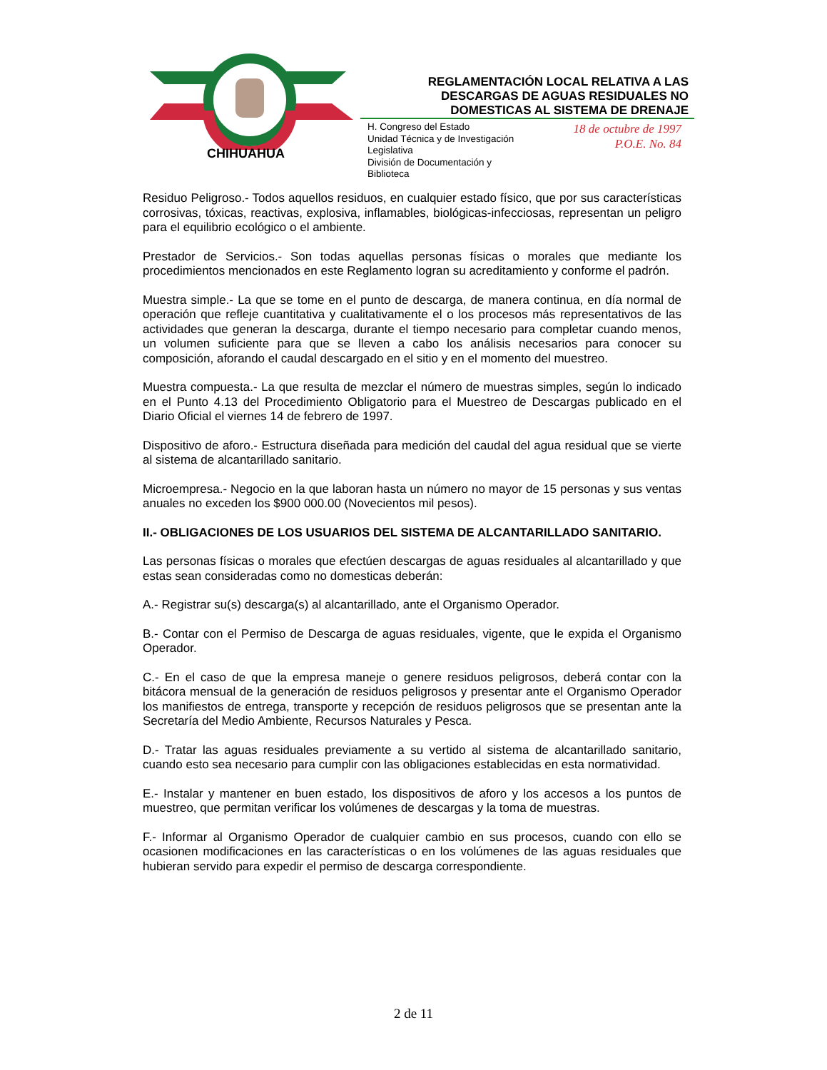CHIHUAHUA
REGLAMENTACIÓN LOCAL RELATIVA A LAS DESCARGAS DE AGUAS RESIDUALES NO DOMESTICAS AL SISTEMA DE DRENAJE
H. Congreso del Estado
Unidad Técnica y de Investigación Legislativa
División de Documentación y Biblioteca
18 de octubre de 1997
P.O.E. No. 84
Residuo Peligroso.- Todos aquellos residuos, en cualquier estado físico, que por sus características corrosivas, tóxicas, reactivas, explosiva, inflamables, biológicas-infecciosas, representan un peligro para el equilibrio ecológico o el ambiente.
Prestador de Servicios.- Son todas aquellas personas físicas o morales que mediante los procedimientos mencionados en este Reglamento logran su acreditamiento y conforme el padrón.
Muestra simple.- La que se tome en el punto de descarga, de manera continua, en día normal de operación que refleje cuantitativa y cualitativamente el o los procesos más representativos de las actividades que generan la descarga, durante el tiempo necesario para completar cuando menos, un volumen suficiente para que se lleven a cabo los análisis necesarios para conocer su composición, aforando el caudal descargado en el sitio y en el momento del muestreo.
Muestra compuesta.- La que resulta de mezclar el número de muestras simples, según lo indicado en el Punto 4.13 del Procedimiento Obligatorio para el Muestreo de Descargas publicado en el Diario Oficial el viernes 14 de febrero de 1997.
Dispositivo de aforo.- Estructura diseñada para medición del caudal del agua residual que se vierte al sistema de alcantarillado sanitario.
Microempresa.- Negocio en la que laboran hasta un número no mayor de 15 personas y sus ventas anuales no exceden los $900 000.00 (Novecientos mil pesos).
II.- OBLIGACIONES DE LOS USUARIOS DEL SISTEMA DE ALCANTARILLADO SANITARIO.
Las personas físicas o morales que efectúen descargas de aguas residuales al alcantarillado y que estas sean consideradas como no domesticas deberán:
A.- Registrar su(s) descarga(s) al alcantarillado, ante el Organismo Operador.
B.- Contar con el Permiso de Descarga de aguas residuales, vigente, que le expida el Organismo Operador.
C.- En el caso de que la empresa maneje o genere residuos peligrosos, deberá contar con la bitácora mensual de la generación de residuos peligrosos y presentar ante el Organismo Operador los manifiestos de entrega, transporte y recepción de residuos peligrosos que se presentan ante la Secretaría del Medio Ambiente, Recursos Naturales y Pesca.
D.- Tratar las aguas residuales previamente a su vertido al sistema de alcantarillado sanitario, cuando esto sea necesario para cumplir con las obligaciones establecidas en esta normatividad.
E.- Instalar y mantener en buen estado, los dispositivos de aforo y los accesos a los puntos de muestreo, que permitan verificar los volúmenes de descargas y la toma de muestras.
F.- Informar al Organismo Operador de cualquier cambio en sus procesos, cuando con ello se ocasionen modificaciones en las características o en los volúmenes de las aguas residuales que hubieran servido para expedir el permiso de descarga correspondiente.
2 de 11